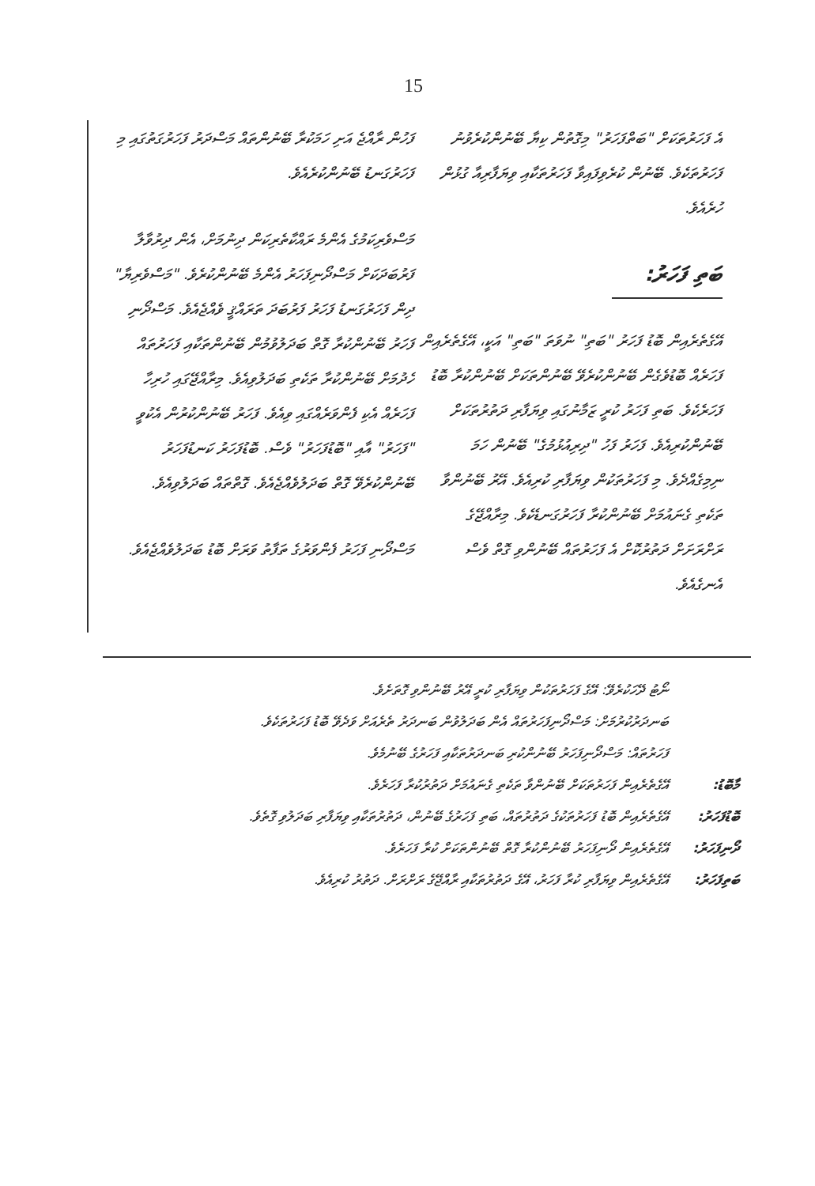15
ފަހުން ރާއްޖެ އަށި ހަމަކުރާ ބޭނުންތައް މަސްދަރު ފަހަރުގަތުގައި މި ފަހަރުގަނޑު ބޭނުންކުރެއެވެ.
މަސްވެރިކަމުގެ އެންމެ ރައްކާތެރިކަން ދިނުމަށް، އެން ދިރުވާލާ ފަރުބަދަކަށް މަސްދޯނިފަހަރު އެންމެ ބޭނުންކުރެވެ. "މަސްވެރިޔާ" ދިން ފަހަރުގަނޑު ފަހަރު ފަރުބަދަ ތަރައްޤީ ވެއްޖެއެވެ. މަސްދޯނި ފަހަރު ބޭނުންކުރާ ގޮތް ބަދަލުވުމުން ބޭނުންތަކާއި ފަހަރުތައް ހެދުމަށް ބޭނުންކުރާ ތަކެތި ބަދަލުވިއެވެ. މިރާއްޖޭގައި ހުރިހާ ފަހަރެއް އެކި ފެންވަރެއްގައި ވިއެވެ. ފަހަރު ބޭނުންކުރުން އެކުވީ "ފަހަރު" އާއި "ބޮޑުފަހަރު" ވެސް. ބޮޑުފަހަރު ކަނޑުފަހަރު ބޭނުންކުރެވޭ ގޮތް ބަދަލުވެއްޖެއެވެ. ގޮތްތައް ބަދަލުވިއެވެ.
މަސްދޯނި ފަހަރު ފެންވަރުގެ ތަފާތު ވަރަށް ބޮޑު ބަދަލުވެއްޖެއެވެ.
އެ ފަހަރުތަކަށް "ބަތްފަހަރު" މިގޮތުން ކިޔާ ބޭނުންކުރެވުނު ފަހަރުތަކެވެ. ބޭނުން ކުރެވިފައިވާ ފަހަރުތަކާއި ވިޔަފާރިއާ ގުޅުން ހުރެއެވެ.
ބަތި ފަހަރު:
އޭގެތެރެއިން ބޮޑު ފަހަރު "ބަތި" ނުވަތަ "ބަތި" އަކީ، އޭގެތެރެއިން ފަހަރެއް ބޮޑުވެގެން ބޭނުންކުރެވޭ ބޭނުންތަކަށް ބޭނުންކުރާ ބޮޑު ފަހަރެކެވެ. ބަތި ފަހަރު ކުރީ ޒަމާނުގައި ވިޔަފާރި ދަތުރުތަކަށް ބޭނުންކުރިއެވެ. ފަހަރު ފަހު "ދިރިއުޅުމުގެ" ބޭނުން ހަމަ ނިމިގެއްދެވެ. މި ފަހަރުތަކުން ވިޔަފާރި ކުރިއެވެ. އޭރު ބޭނުންވާ ތަކެތި ގެނައުމަށް ބޭނުންކުރާ ފަހަރުގަނޑެކެވެ. މިރާއްޖޭގެ ރަށްރަށަށް ދަތުރުކޮށް އެ ފަހަރުތައް ބޭނުންވި ގޮތް ވެސް އެނގެއެވެ.
ނޯޓު ދޭހަކުރެވޭ: އޭގެ ފަހަރުތަކުން ވިޔަފާރި ކުރީ އޭރު ބޭނުންވި ގޮތަށެވެ.
ބަނދަރުކުރުމަށް: މަސްދޯނިފަހަރުތައް އެން ބަދަލުވުން ބަނދަރު ތެރެއަށް ވަދެވޭ ބޮޑު ފަހަރުތަކެވެ.
ފަހަރުތައް: މަސްދޯނިފަހަރު ބޭނުންކުރި ބަނދަރުތަކާއި ފަހަރުގެ ބޭނުމެވެ.
މާބޮޑު: އޭގެތެރެއިން ފަހަރުތަކަށް ބޭނުންވާ ތަކެތި ގެނައުމަށް ދަތުރުކުރާ ފަހަރެވެ.
ބޮޑުފަހަރު: އޭގެތެރެއިން ބޮޑު ފަހަރުތަކުގެ ދަތުރުތައް، ބަތި ފަހަރުގެ ބޭނުން، ދަތުރުތަކާއި ވިޔަފާރި ބަދަލުވި ގޮތެވެ.
ދޯނިފަހަރު: އޭގެތެރެއިން ދޯނިފަހަރު ބޭނުންކުރާ ގޮތް ބޭނުންތަކަށް ކުރާ ފަހަރެވެ.
ބަތިފަހަރު: އޭގެތެރެއިން ވިޔަފާރި ކުރާ ފަހަރު، އޭގެ ދަތުރުތަކާއި ރާއްޖޭގެ ރަށްރަށް. ދަތުރު ކުރިއެވެ.